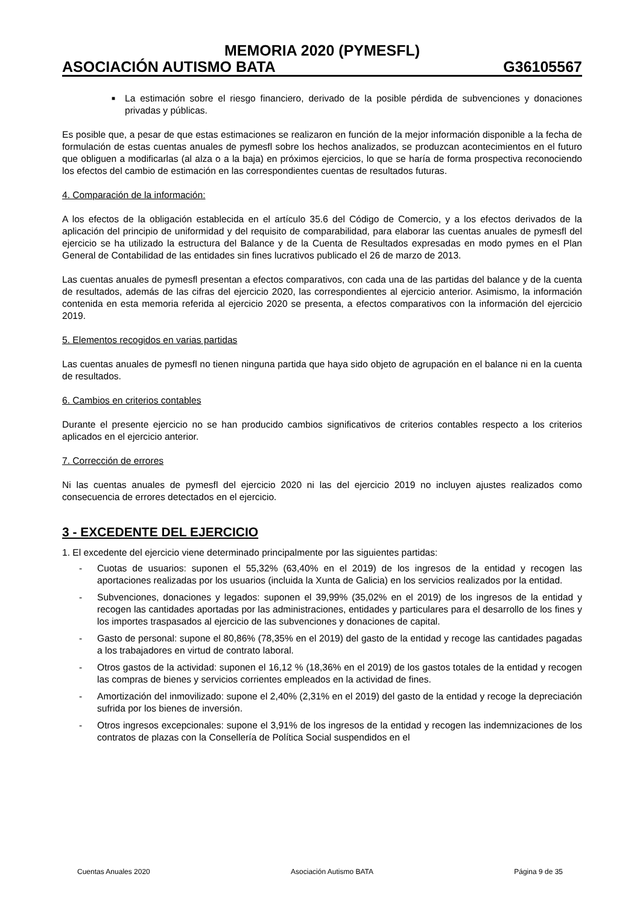MEMORIA 2020 (PYMESFL)
ASOCIACIÓN AUTISMO BATA G36105567
■
La estimación sobre el riesgo financiero, derivado de la posible pérdida de subvenciones y donaciones privadas y públicas.
Es posible que, a pesar de que estas estimaciones se realizaron en función de la mejor información disponible a la fecha de formulación de estas cuentas anuales de pymesfl sobre los hechos analizados, se produzcan acontecimientos en el futuro que obliguen a modificarlas (al alza o a la baja) en próximos ejercicios, lo que se haría de forma prospectiva reconociendo los efectos del cambio de estimación en las correspondientes cuentas de resultados futuras.
4. Comparación de la información:
A los efectos de la obligación establecida en el artículo 35.6 del Código de Comercio, y a los efectos derivados de la aplicación del principio de uniformidad y del requisito de comparabilidad, para elaborar las cuentas anuales de pymesfl del ejercicio se ha utilizado la estructura del Balance y de la Cuenta de Resultados expresadas en modo pymes en el Plan General de Contabilidad de las entidades sin fines lucrativos publicado el 26 de marzo de 2013.
Las cuentas anuales de pymesfl presentan a efectos comparativos, con cada una de las partidas del balance y de la cuenta de resultados, además de las cifras del ejercicio 2020, las correspondientes al ejercicio anterior. Asimismo, la información contenida en esta memoria referida al ejercicio 2020 se presenta, a efectos comparativos con la información del ejercicio 2019.
5. Elementos recogidos en varias partidas
Las cuentas anuales de pymesfl no tienen ninguna partida que haya sido objeto de agrupación en el balance ni en la cuenta de resultados.
6. Cambios en criterios contables
Durante el presente ejercicio no se han producido cambios significativos de criterios contables respecto a los criterios aplicados en el ejercicio anterior.
7. Corrección de errores
Ni las cuentas anuales de pymesfl del ejercicio 2020 ni las del ejercicio 2019 no incluyen ajustes realizados como consecuencia de errores detectados en el ejercicio.
3 - EXCEDENTE DEL EJERCICIO
1. El excedente del ejercicio viene determinado principalmente por las siguientes partidas:
- Cuotas de usuarios: suponen el 55,32% (63,40% en el 2019) de los ingresos de la entidad y recogen las aportaciones realizadas por los usuarios (incluida la Xunta de Galicia) en los servicios realizados por la entidad.
- Subvenciones, donaciones y legados: suponen el 39,99% (35,02% en el 2019) de los ingresos de la entidad y recogen las cantidades aportadas por las administraciones, entidades y particulares para el desarrollo de los fines y los importes traspasados al ejercicio de las subvenciones y donaciones de capital.
- Gasto de personal: supone el 80,86% (78,35% en el 2019) del gasto de la entidad y recoge las cantidades pagadas a los trabajadores en virtud de contrato laboral.
- Otros gastos de la actividad: suponen el 16,12 % (18,36% en el 2019) de los gastos totales de la entidad y recogen las compras de bienes y servicios corrientes empleados en la actividad de fines.
- Amortización del inmovilizado: supone el 2,40% (2,31% en el 2019) del gasto de la entidad y recoge la depreciación sufrida por los bienes de inversión.
- Otros ingresos excepcionales: supone el 3,91% de los ingresos de la entidad y recogen las indemnizaciones de los contratos de plazas con la Consellería de Política Social suspendidos en el
Cuentas Anuales 2020 Asociación Autismo BATA Página 9 de 35